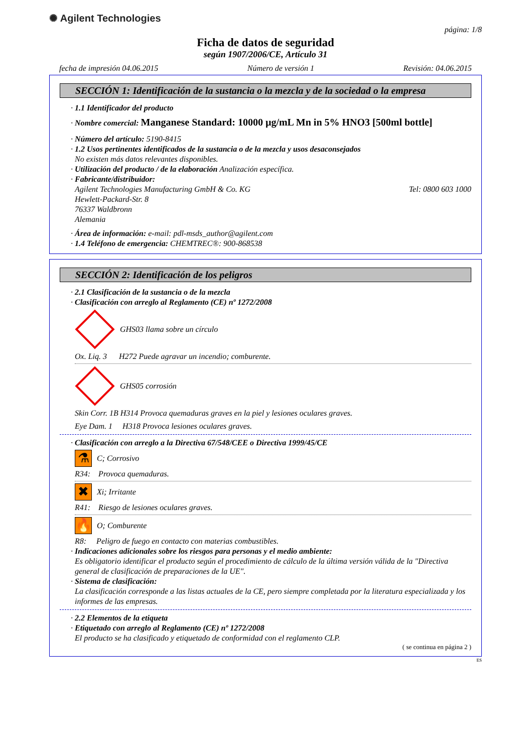✺ Agilent Technologies
página: 1/8
Ficha de datos de seguridad
según 1907/2006/CE, Artículo 31
fecha de impresión 04.06.2015 Número de versión 1 Revisión: 04.06.2015
SECCIÓN 1: Identificación de la sustancia o la mezcla y de la sociedad o la empresa
· 1.1 Identificador del producto
· Nombre comercial: Manganese Standard: 10000 µg/mL Mn in 5% HNO3 [500ml bottle]
· Número del artículo: 5190-8415
· 1.2 Usos pertinentes identificados de la sustancia o de la mezcla y usos desaconsejados
No existen más datos relevantes disponibles.
· Utilización del producto / de la elaboración Analización específica.
· Fabricante/distribuidor:
Agilent Technologies Manufacturing GmbH & Co. KG Tel: 0800 603 1000
Hewlett-Packard-Str. 8
76337 Waldbronn
Alemania
· Área de información: e-mail: pdl-msds_author@agilent.com
· 1.4 Teléfono de emergencia: CHEMTREC®: 900-868538
SECCIÓN 2: Identificación de los peligros
· 2.1 Clasificación de la sustancia o de la mezcla
· Clasificación con arreglo al Reglamento (CE) nº 1272/2008
GHS03 llama sobre un círculo
Ox. Liq. 3 H272 Puede agravar un incendio; comburente.
GHS05 corrosión
Skin Corr. 1B H314 Provoca quemaduras graves en la piel y lesiones oculares graves.
Eye Dam. 1 H318 Provoca lesiones oculares graves.
· Clasificación con arreglo a la Directiva 67/548/CEE o Directiva 1999/45/CE
⚗
C; Corrosivo
R34: Provoca quemaduras.
✖
Xi; Irritante
R41: Riesgo de lesiones oculares graves.
🔥
O; Comburente
R8: Peligro de fuego en contacto con materias combustibles.
· Indicaciones adicionales sobre los riesgos para personas y el medio ambiente:
Es obligatorio identificar el producto según el procedimiento de cálculo de la última versión válida de la "Directiva general de clasificación de preparaciones de la UE".
· Sistema de clasificación:
La clasificación corresponde a las listas actuales de la CE, pero siempre completada por la literatura especializada y los informes de las empresas.
· 2.2 Elementos de la etiqueta
· Etiquetado con arreglo al Reglamento (CE) nº 1272/2008
El producto se ha clasificado y etiquetado de conformidad con el reglamento CLP.
( se continua en página 2 )
ES